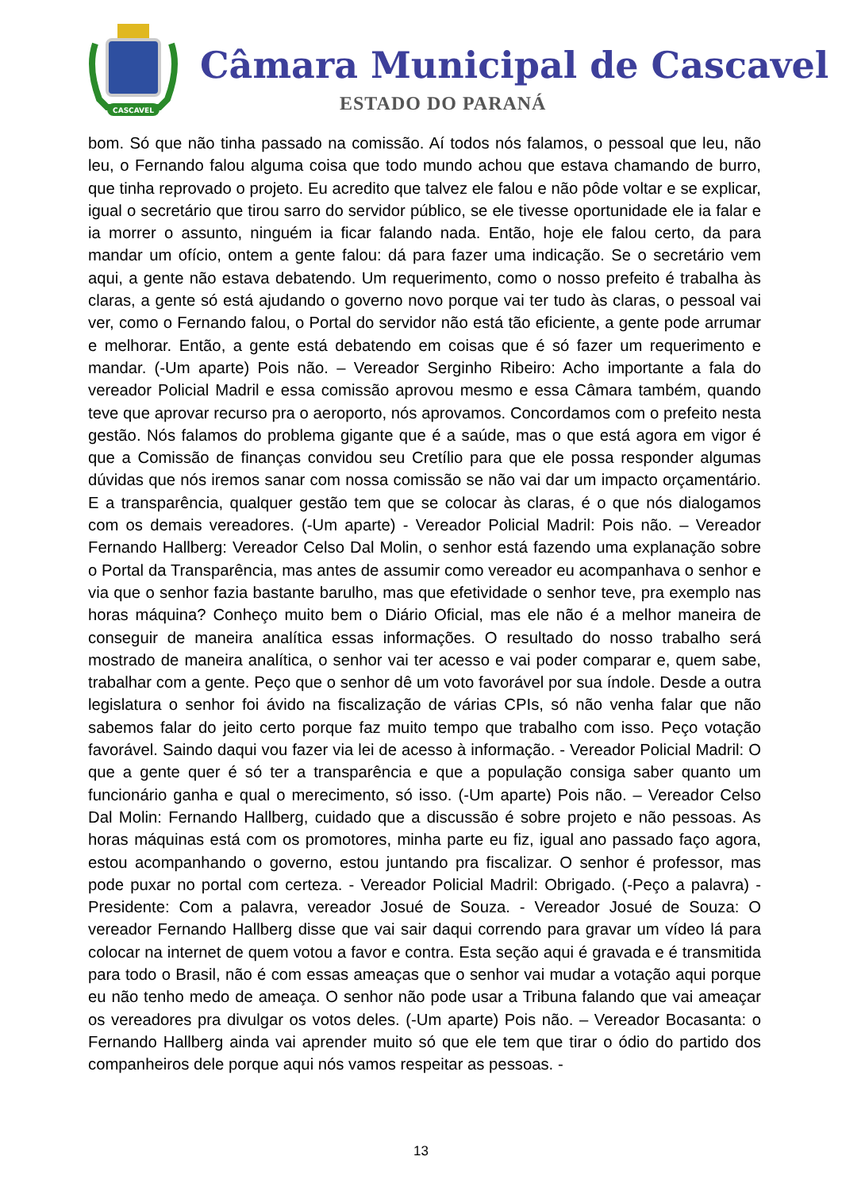CASCAVEL
Câmara Municipal de Cascavel
ESTADO DO PARANÁ
bom. Só que não tinha passado na comissão. Aí todos nós falamos, o pessoal que leu, não leu, o Fernando falou alguma coisa que todo mundo achou que estava chamando de burro, que tinha reprovado o projeto. Eu acredito que talvez ele falou e não pôde voltar e se explicar, igual o secretário que tirou sarro do servidor público, se ele tivesse oportunidade ele ia falar e ia morrer o assunto, ninguém ia ficar falando nada. Então, hoje ele falou certo, da para mandar um ofício, ontem a gente falou: dá para fazer uma indicação. Se o secretário vem aqui, a gente não estava debatendo. Um requerimento, como o nosso prefeito é trabalha às claras, a gente só está ajudando o governo novo porque vai ter tudo às claras, o pessoal vai ver, como o Fernando falou, o Portal do servidor não está tão eficiente, a gente pode arrumar e melhorar. Então, a gente está debatendo em coisas que é só fazer um requerimento e mandar. (-Um aparte) Pois não. – Vereador Serginho Ribeiro: Acho importante a fala do vereador Policial Madril e essa comissão aprovou mesmo e essa Câmara também, quando teve que aprovar recurso pra o aeroporto, nós aprovamos. Concordamos com o prefeito nesta gestão. Nós falamos do problema gigante que é a saúde, mas o que está agora em vigor é que a Comissão de finanças convidou seu Cretílio para que ele possa responder algumas dúvidas que nós iremos sanar com nossa comissão se não vai dar um impacto orçamentário. E a transparência, qualquer gestão tem que se colocar às claras, é o que nós dialogamos com os demais vereadores. (-Um aparte) - Vereador Policial Madril: Pois não. – Vereador Fernando Hallberg: Vereador Celso Dal Molin, o senhor está fazendo uma explanação sobre o Portal da Transparência, mas antes de assumir como vereador eu acompanhava o senhor e via que o senhor fazia bastante barulho, mas que efetividade o senhor teve, pra exemplo nas horas máquina? Conheço muito bem o Diário Oficial, mas ele não é a melhor maneira de conseguir de maneira analítica essas informações. O resultado do nosso trabalho será mostrado de maneira analítica, o senhor vai ter acesso e vai poder comparar e, quem sabe, trabalhar com a gente. Peço que o senhor dê um voto favorável por sua índole. Desde a outra legislatura o senhor foi ávido na fiscalização de várias CPIs, só não venha falar que não sabemos falar do jeito certo porque faz muito tempo que trabalho com isso. Peço votação favorável. Saindo daqui vou fazer via lei de acesso à informação. - Vereador Policial Madril: O que a gente quer é só ter a transparência e que a população consiga saber quanto um funcionário ganha e qual o merecimento, só isso. (-Um aparte) Pois não. – Vereador Celso Dal Molin: Fernando Hallberg, cuidado que a discussão é sobre projeto e não pessoas. As horas máquinas está com os promotores, minha parte eu fiz, igual ano passado faço agora, estou acompanhando o governo, estou juntando pra fiscalizar. O senhor é professor, mas pode puxar no portal com certeza. - Vereador Policial Madril: Obrigado. (-Peço a palavra) - Presidente: Com a palavra, vereador Josué de Souza. - Vereador Josué de Souza: O vereador Fernando Hallberg disse que vai sair daqui correndo para gravar um vídeo lá para colocar na internet de quem votou a favor e contra. Esta seção aqui é gravada e é transmitida para todo o Brasil, não é com essas ameaças que o senhor vai mudar a votação aqui porque eu não tenho medo de ameaça. O senhor não pode usar a Tribuna falando que vai ameaçar os vereadores pra divulgar os votos deles. (-Um aparte) Pois não. – Vereador Bocasanta: o Fernando Hallberg ainda vai aprender muito só que ele tem que tirar o ódio do partido dos companheiros dele porque aqui nós vamos respeitar as pessoas. -
13